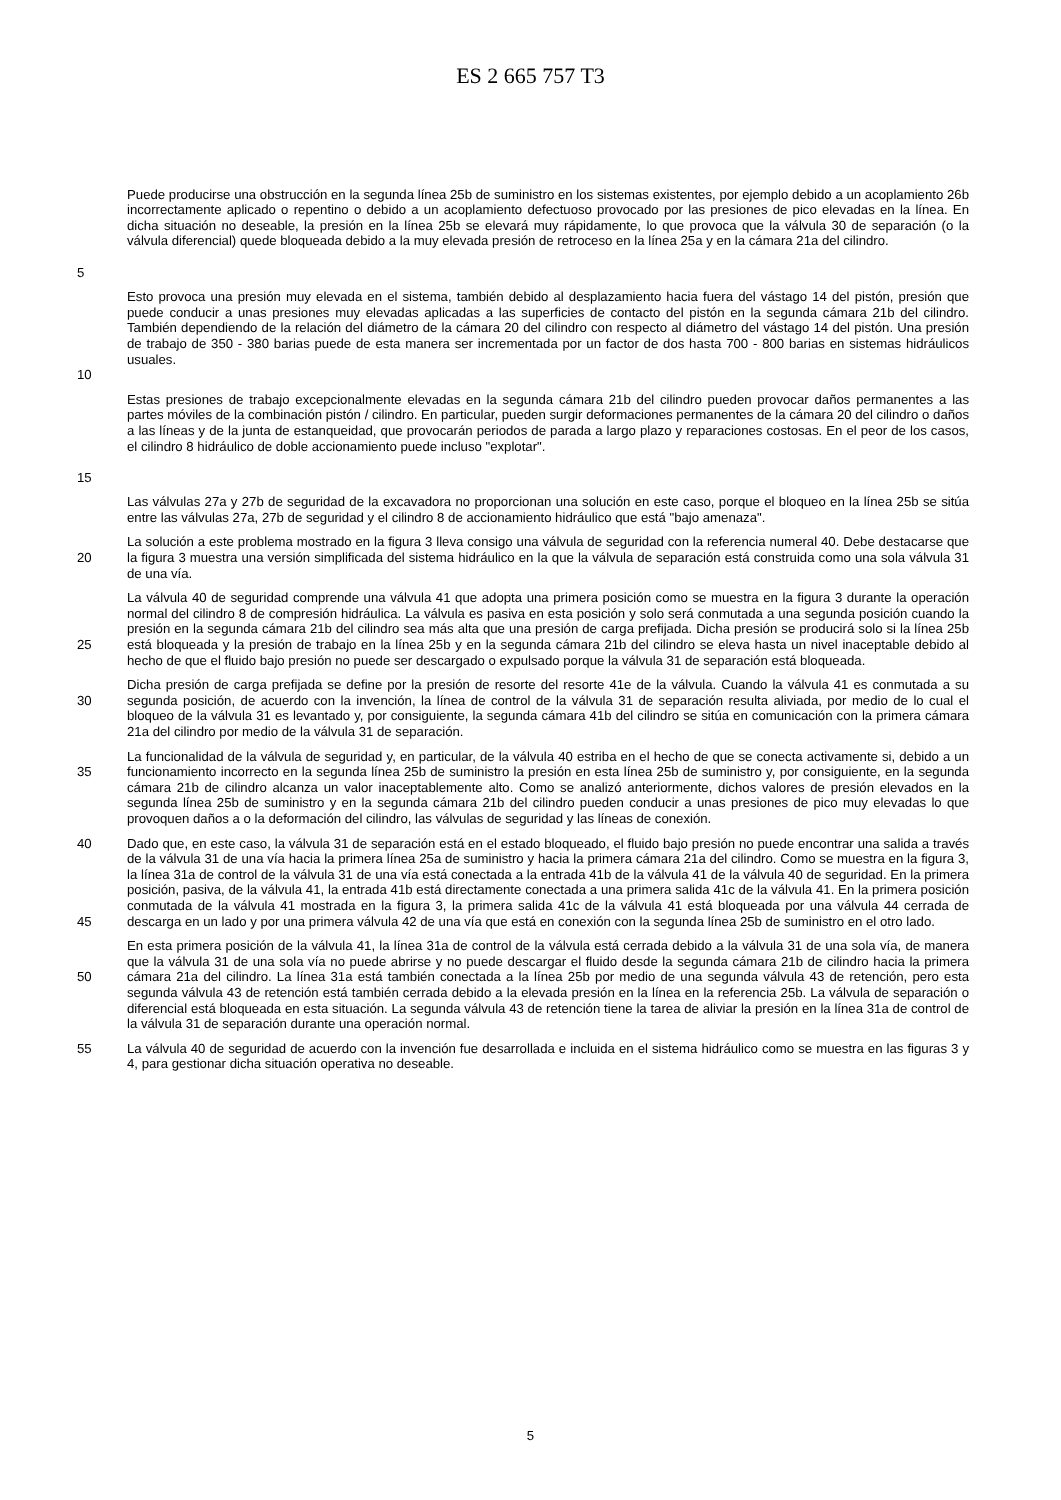ES 2 665 757 T3
5
Puede producirse una obstrucción en la segunda línea 25b de suministro en los sistemas existentes, por ejemplo debido a un acoplamiento 26b incorrectamente aplicado o repentino o debido a un acoplamiento defectuoso provocado por las presiones de pico elevadas en la línea. En dicha situación no deseable, la presión en la línea 25b se elevará muy rápidamente, lo que provoca que la válvula 30 de separación (o la válvula diferencial) quede bloqueada debido a la muy elevada presión de retroceso en la línea 25a y en la cámara 21a del cilindro.
10
Esto provoca una presión muy elevada en el sistema, también debido al desplazamiento hacia fuera del vástago 14 del pistón, presión que puede conducir a unas presiones muy elevadas aplicadas a las superficies de contacto del pistón en la segunda cámara 21b del cilindro. También dependiendo de la relación del diámetro de la cámara 20 del cilindro con respecto al diámetro del vástago 14 del pistón. Una presión de trabajo de 350 - 380 barias puede de esta manera ser incrementada por un factor de dos hasta 700 - 800 barias en sistemas hidráulicos usuales.
15
Estas presiones de trabajo excepcionalmente elevadas en la segunda cámara 21b del cilindro pueden provocar daños permanentes a las partes móviles de la combinación pistón / cilindro. En particular, pueden surgir deformaciones permanentes de la cámara 20 del cilindro o daños a las líneas y de la junta de estanqueidad, que provocarán periodos de parada a largo plazo y reparaciones costosas. En el peor de los casos, el cilindro 8 hidráulico de doble accionamiento puede incluso "explotar".
Las válvulas 27a y 27b de seguridad de la excavadora no proporcionan una solución en este caso, porque el bloqueo en la línea 25b se sitúa entre las válvulas 27a, 27b de seguridad y el cilindro 8 de accionamiento hidráulico que está "bajo amenaza".
20
La solución a este problema mostrado en la figura 3 lleva consigo una válvula de seguridad con la referencia numeral 40. Debe destacarse que la figura 3 muestra una versión simplificada del sistema hidráulico en la que la válvula de separación está construida como una sola válvula 31 de una vía.
25
La válvula 40 de seguridad comprende una válvula 41 que adopta una primera posición como se muestra en la figura 3 durante la operación normal del cilindro 8 de compresión hidráulica. La válvula es pasiva en esta posición y solo será conmutada a una segunda posición cuando la presión en la segunda cámara 21b del cilindro sea más alta que una presión de carga prefijada. Dicha presión se producirá solo si la línea 25b está bloqueada y la presión de trabajo en la línea 25b y en la segunda cámara 21b del cilindro se eleva hasta un nivel inaceptable debido al hecho de que el fluido bajo presión no puede ser descargado o expulsado porque la válvula 31 de separación está bloqueada.
30
Dicha presión de carga prefijada se define por la presión de resorte del resorte 41e de la válvula. Cuando la válvula 41 es conmutada a su segunda posición, de acuerdo con la invención, la línea de control de la válvula 31 de separación resulta aliviada, por medio de lo cual el bloqueo de la válvula 31 es levantado y, por consiguiente, la segunda cámara 41b del cilindro se sitúa en comunicación con la primera cámara 21a del cilindro por medio de la válvula 31 de separación.
35
La funcionalidad de la válvula de seguridad y, en particular, de la válvula 40 estriba en el hecho de que se conecta activamente si, debido a un funcionamiento incorrecto en la segunda línea 25b de suministro la presión en esta línea 25b de suministro y, por consiguiente, en la segunda cámara 21b de cilindro alcanza un valor inaceptablemente alto. Como se analizó anteriormente, dichos valores de presión elevados en la segunda línea 25b de suministro y en la segunda cámara 21b del cilindro pueden conducir a unas presiones de pico muy elevadas lo que provoquen daños a o la deformación del cilindro, las válvulas de seguridad y las líneas de conexión.
40
45
Dado que, en este caso, la válvula 31 de separación está en el estado bloqueado, el fluido bajo presión no puede encontrar una salida a través de la válvula 31 de una vía hacia la primera línea 25a de suministro y hacia la primera cámara 21a del cilindro. Como se muestra en la figura 3, la línea 31a de control de la válvula 31 de una vía está conectada a la entrada 41b de la válvula 41 de la válvula 40 de seguridad. En la primera posición, pasiva, de la válvula 41, la entrada 41b está directamente conectada a una primera salida 41c de la válvula 41. En la primera posición conmutada de la válvula 41 mostrada en la figura 3, la primera salida 41c de la válvula 41 está bloqueada por una válvula 44 cerrada de descarga en un lado y por una primera válvula 42 de una vía que está en conexión con la segunda línea 25b de suministro en el otro lado.
50
En esta primera posición de la válvula 41, la línea 31a de control de la válvula está cerrada debido a la válvula 31 de una sola vía, de manera que la válvula 31 de una sola vía no puede abrirse y no puede descargar el fluido desde la segunda cámara 21b de cilindro hacia la primera cámara 21a del cilindro. La línea 31a está también conectada a la línea 25b por medio de una segunda válvula 43 de retención, pero esta segunda válvula 43 de retención está también cerrada debido a la elevada presión en la línea en la referencia 25b. La válvula de separación o diferencial está bloqueada en esta situación. La segunda válvula 43 de retención tiene la tarea de aliviar la presión en la línea 31a de control de la válvula 31 de separación durante una operación normal.
55
La válvula 40 de seguridad de acuerdo con la invención fue desarrollada e incluida en el sistema hidráulico como se muestra en las figuras 3 y 4, para gestionar dicha situación operativa no deseable.
5